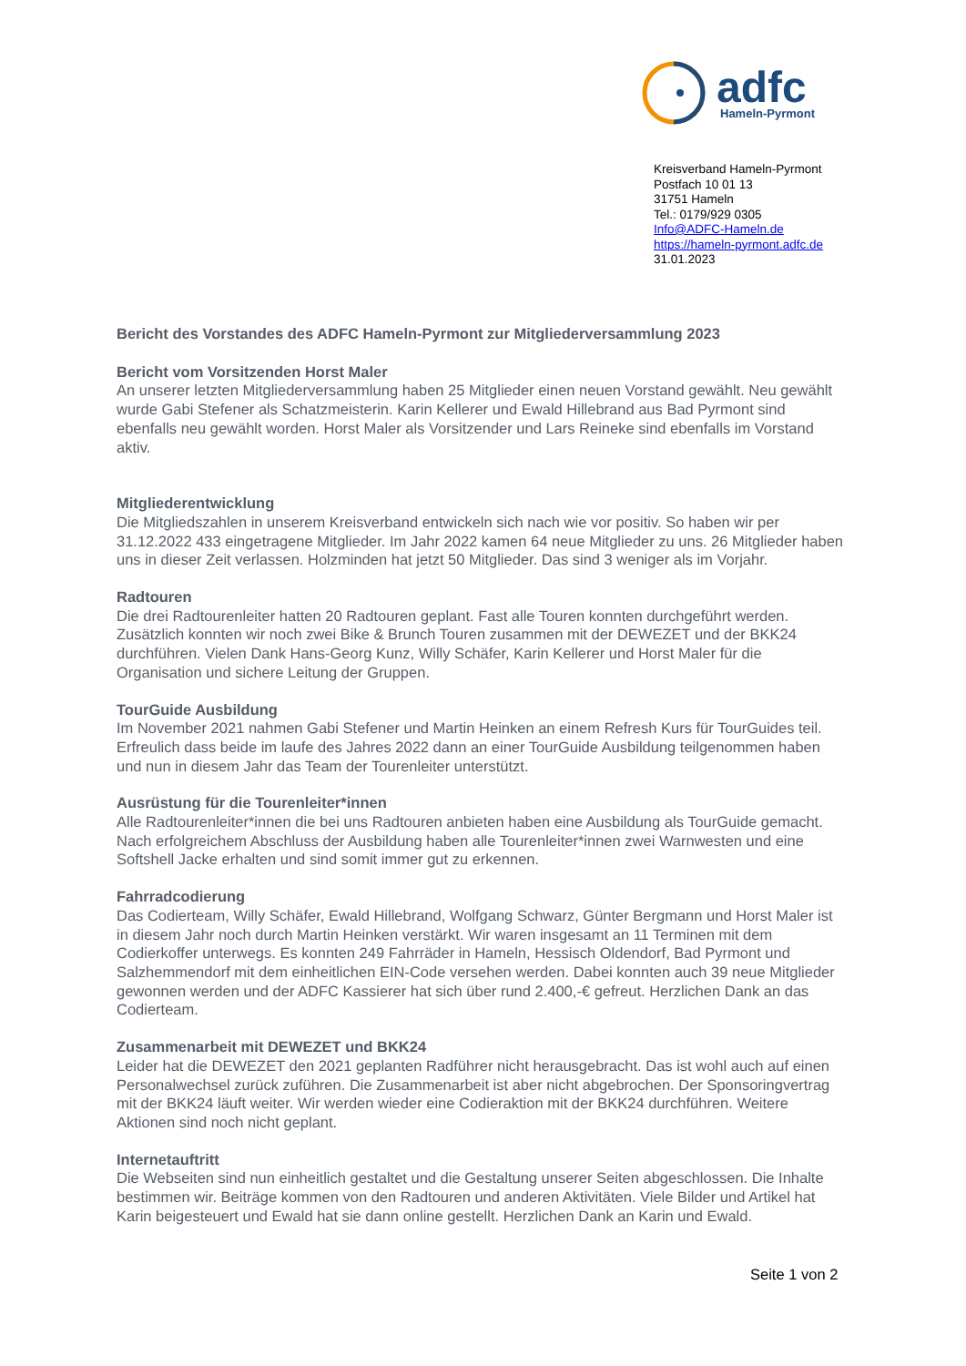adfc
Hameln-Pyrmont
Kreisverband Hameln-Pyrmont
Postfach 10 01 13
31751 Hameln
Tel.: 0179/929 0305
Info@ADFC-Hameln.de
https://hameln-pyrmont.adfc.de
31.01.2023
Bericht des Vorstandes des ADFC Hameln-Pyrmont zur Mitgliederversammlung 2023
Bericht vom Vorsitzenden Horst Maler
An unserer letzten Mitgliederversammlung haben 25 Mitglieder einen neuen Vorstand gewählt. Neu gewählt wurde Gabi Stefener als Schatzmeisterin. Karin Kellerer und Ewald Hillebrand aus Bad Pyrmont sind ebenfalls neu gewählt worden. Horst Maler als Vorsitzender und Lars Reineke sind ebenfalls im Vorstand aktiv.
Mitgliederentwicklung
Die Mitgliedszahlen in unserem Kreisverband entwickeln sich nach wie vor positiv. So haben wir per 31.12.2022 433 eingetragene Mitglieder. Im Jahr 2022 kamen 64 neue Mitglieder zu uns. 26 Mitglieder haben uns in dieser Zeit verlassen. Holzminden hat jetzt 50 Mitglieder. Das sind 3 weniger als im Vorjahr.
Radtouren
Die drei Radtourenleiter hatten 20 Radtouren geplant. Fast alle Touren konnten durchgeführt werden. Zusätzlich konnten wir noch zwei Bike & Brunch Touren zusammen mit der DEWEZET und der BKK24 durchführen. Vielen Dank Hans-Georg Kunz, Willy Schäfer, Karin Kellerer und Horst Maler für die Organisation und sichere Leitung der Gruppen.
TourGuide Ausbildung
Im November 2021 nahmen Gabi Stefener und Martin Heinken an einem Refresh Kurs für TourGuides teil. Erfreulich dass beide im laufe des Jahres 2022 dann an einer TourGuide Ausbildung teilgenommen haben und nun in diesem Jahr das Team der Tourenleiter unterstützt.
Ausrüstung für die Tourenleiter*innen
Alle Radtourenleiter*innen die bei uns Radtouren anbieten haben eine Ausbildung als TourGuide gemacht. Nach erfolgreichem Abschluss der Ausbildung haben alle Tourenleiter*innen zwei Warnwesten und eine Softshell Jacke erhalten und sind somit immer gut zu erkennen.
Fahrradcodierung
Das Codierteam, Willy Schäfer, Ewald Hillebrand, Wolfgang Schwarz, Günter Bergmann und Horst Maler ist in diesem Jahr noch durch Martin Heinken verstärkt. Wir waren insgesamt an 11 Terminen mit dem Codierkoffer unterwegs. Es konnten 249 Fahrräder in Hameln, Hessisch Oldendorf, Bad Pyrmont und Salzhemmendorf mit dem einheitlichen EIN-Code versehen werden. Dabei konnten auch 39 neue Mitglieder gewonnen werden und der ADFC Kassierer hat sich über rund 2.400,-€ gefreut. Herzlichen Dank an das Codierteam.
Zusammenarbeit mit DEWEZET und BKK24
Leider hat die DEWEZET den 2021 geplanten Radführer nicht herausgebracht. Das ist wohl auch auf einen Personalwechsel zurück zuführen. Die Zusammenarbeit ist aber nicht abgebrochen. Der Sponsoringvertrag mit der BKK24 läuft weiter. Wir werden wieder eine Codieraktion mit der BKK24 durchführen. Weitere Aktionen sind noch nicht geplant.
Internetauftritt
Die Webseiten sind nun einheitlich gestaltet und die Gestaltung unserer Seiten abgeschlossen. Die Inhalte bestimmen wir. Beiträge kommen von den Radtouren und anderen Aktivitäten. Viele Bilder und Artikel hat Karin beigesteuert und Ewald hat sie dann online gestellt. Herzlichen Dank an Karin und Ewald.
Seite 1 von 2